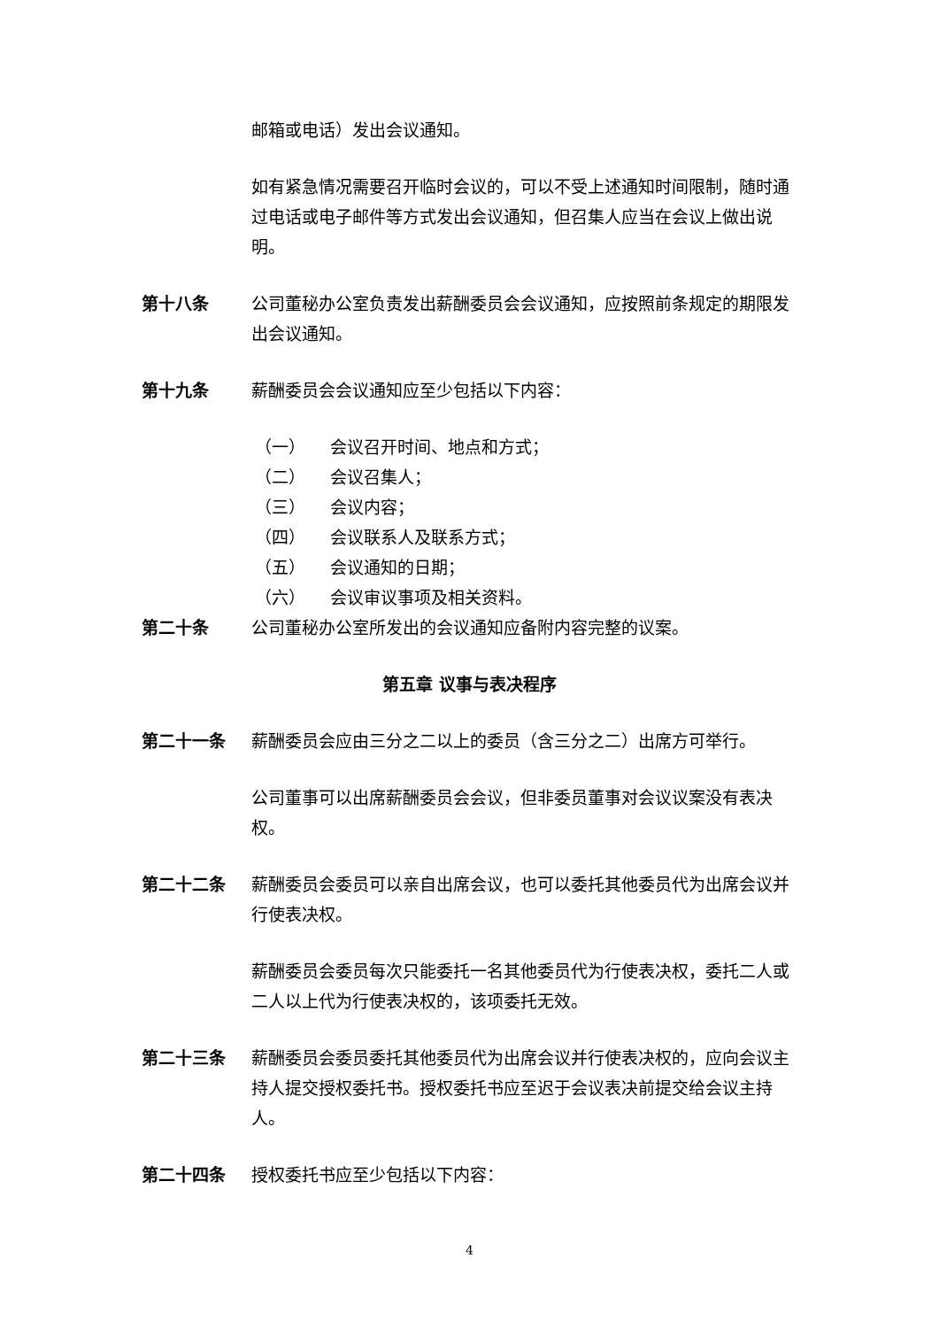邮箱或电话）发出会议通知。
如有紧急情况需要召开临时会议的，可以不受上述通知时间限制，随时通过电话或电子邮件等方式发出会议通知，但召集人应当在会议上做出说明。
第十八条 公司董秘办公室负责发出薪酬委员会会议通知，应按照前条规定的期限发出会议通知。
第十九条 薪酬委员会会议通知应至少包括以下内容：
（一） 会议召开时间、地点和方式；
（二） 会议召集人；
（三） 会议内容；
（四） 会议联系人及联系方式；
（五） 会议通知的日期；
（六） 会议审议事项及相关资料。
第二十条 公司董秘办公室所发出的会议通知应备附内容完整的议案。
第五章 议事与表决程序
第二十一条 薪酬委员会应由三分之二以上的委员（含三分之二）出席方可举行。
公司董事可以出席薪酬委员会会议，但非委员董事对会议议案没有表决权。
第二十二条 薪酬委员会委员可以亲自出席会议，也可以委托其他委员代为出席会议并行使表决权。
薪酬委员会委员每次只能委托一名其他委员代为行使表决权，委托二人或二人以上代为行使表决权的，该项委托无效。
第二十三条 薪酬委员会委员委托其他委员代为出席会议并行使表决权的，应向会议主持人提交授权委托书。授权委托书应至迟于会议表决前提交给会议主持人。
第二十四条 授权委托书应至少包括以下内容：
4